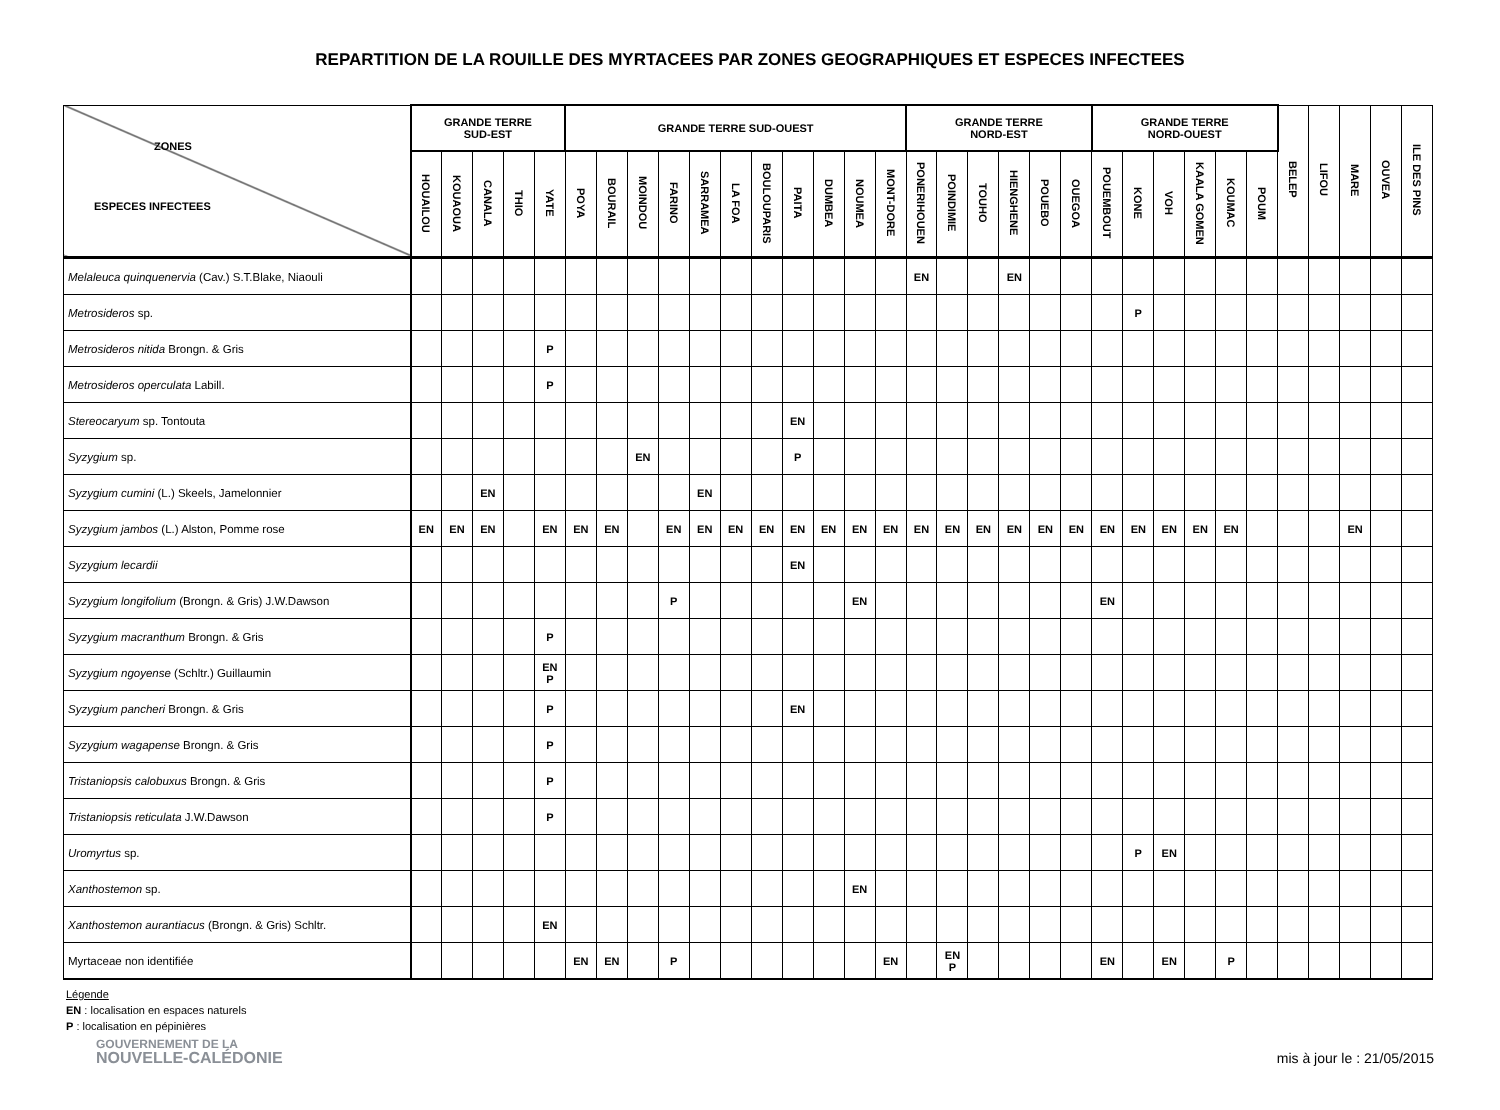REPARTITION DE LA ROUILLE DES MYRTACEES PAR ZONES GEOGRAPHIQUES ET ESPECES INFECTEES
| ZONES ESPECES INFECTEES | GRANDE TERRE SUD-EST | | | | | GRANDE TERRE SUD-OUEST | | | | | | | | | | | GRANDE TERRE NORD-EST | | | | | | GRANDE TERRE NORD-OUEST | | | | | | BELEP | LIFOU | MARE | OUVEA | ILE DES PINS |
| --- | --- | --- | --- | --- | --- | --- | --- | --- | --- | --- | --- | --- | --- | --- | --- | --- | --- | --- | --- | --- | --- | --- | --- | --- | --- | --- | --- | --- | --- | --- | --- | --- | --- |
| | HOUAILOU | KOUAOUA | CANALA | THIO | YATE | POYA | BOURAIL | MOINDOU | FARINO | SARRAMEA | LA FOA | BOULOUPARIS | PAITA | DUMBEA | NOUMEA | MONT-DORE | PONERIHOUEN | POINDIMIE | TOUHO | HIENGHENE | POUEBO | OUEGOA | POUEMBOUT | KONE | VOH | KAALA GOMEN | KOUMAC | POUM | | | | | |
| Melaleuca quinquenervia (Cav.) S.T.Blake, Niaouli | | | | | | | | | | | | | | | | | EN | | | EN | | | | | | | | | | | | | |
| Metrosideros sp. | | | | | | | | | | | | | | | | | | | | | | | | P | | | | | | | | | |
| Metrosideros nitida Brongn. & Gris | | | | | P | | | | | | | | | | | | | | | | | | | | | | | | | | | | |
| Metrosideros operculata Labill. | | | | | P | | | | | | | | | | | | | | | | | | | | | | | | | | | | |
| Stereocaryum sp. Tontouta | | | | | | | | | | | | | EN | | | | | | | | | | | | | | | | | | | | |
| Syzygium sp. | | | | | | | | EN | | | | | P | | | | | | | | | | | | | | | | | | | | |
| Syzygium cumini (L.) Skeels, Jamelonnier | | | EN | | | | | | | EN | | | | | | | | | | | | | | | | | | | | | | | |
| Syzygium jambos (L.) Alston, Pomme rose | EN | EN | EN | | EN | EN | EN | | EN | EN | EN | EN | EN | EN | EN | EN | EN | EN | EN | EN | EN | EN | EN | EN | EN | EN | EN | | | | EN | | |
| Syzygium lecardii | | | | | | | | | | | | | EN | | | | | | | | | | | | | | | | | | | | |
| Syzygium longifolium (Brongn. & Gris) J.W.Dawson | | | | | | | | | P | | | | | | EN | | | | | | | | EN | | | | | | | | | | |
| Syzygium macranthum Brongn. & Gris | | | | | P | | | | | | | | | | | | | | | | | | | | | | | | | | | | |
| Syzygium ngoyense (Schltr.) Guillaumin | | | | | EN P | | | | | | | | | | | | | | | | | | | | | | | | | | | | |
| Syzygium pancheri Brongn. & Gris | | | | | P | | | | | | | | EN | | | | | | | | | | | | | | | | | | | | |
| Syzygium wagapense Brongn. & Gris | | | | | P | | | | | | | | | | | | | | | | | | | | | | | | | | | | |
| Tristaniopsis calobuxus Brongn. & Gris | | | | | P | | | | | | | | | | | | | | | | | | | | | | | | | | | | |
| Tristaniopsis reticulata J.W.Dawson | | | | | P | | | | | | | | | | | | | | | | | | | | | | | | | | | | |
| Uromyrtus sp. | | | | | | | | | | | | | | | | | | | | | | | | P | EN | | | | | | | | |
| Xanthostemon sp. | | | | | | | | | | | | | | | EN | | | | | | | | | | | | | | | | | | |
| Xanthostemon aurantiacus (Brongn. & Gris) Schltr. | | | | | EN | | | | | | | | | | | | | | | | | | | | | | | | | | | | |
| Myrtaceae non identifiée | | | | | | EN | EN | | P | | | | | | | EN | | EN P | | | | | EN | | EN | | P | | | | | | |
Légende
EN : localisation en espaces naturels
P : localisation en pépinières
GOUVERNEMENT DE LA
NOUVELLE-CALÉDONIE
mis à jour le : 21/05/2015